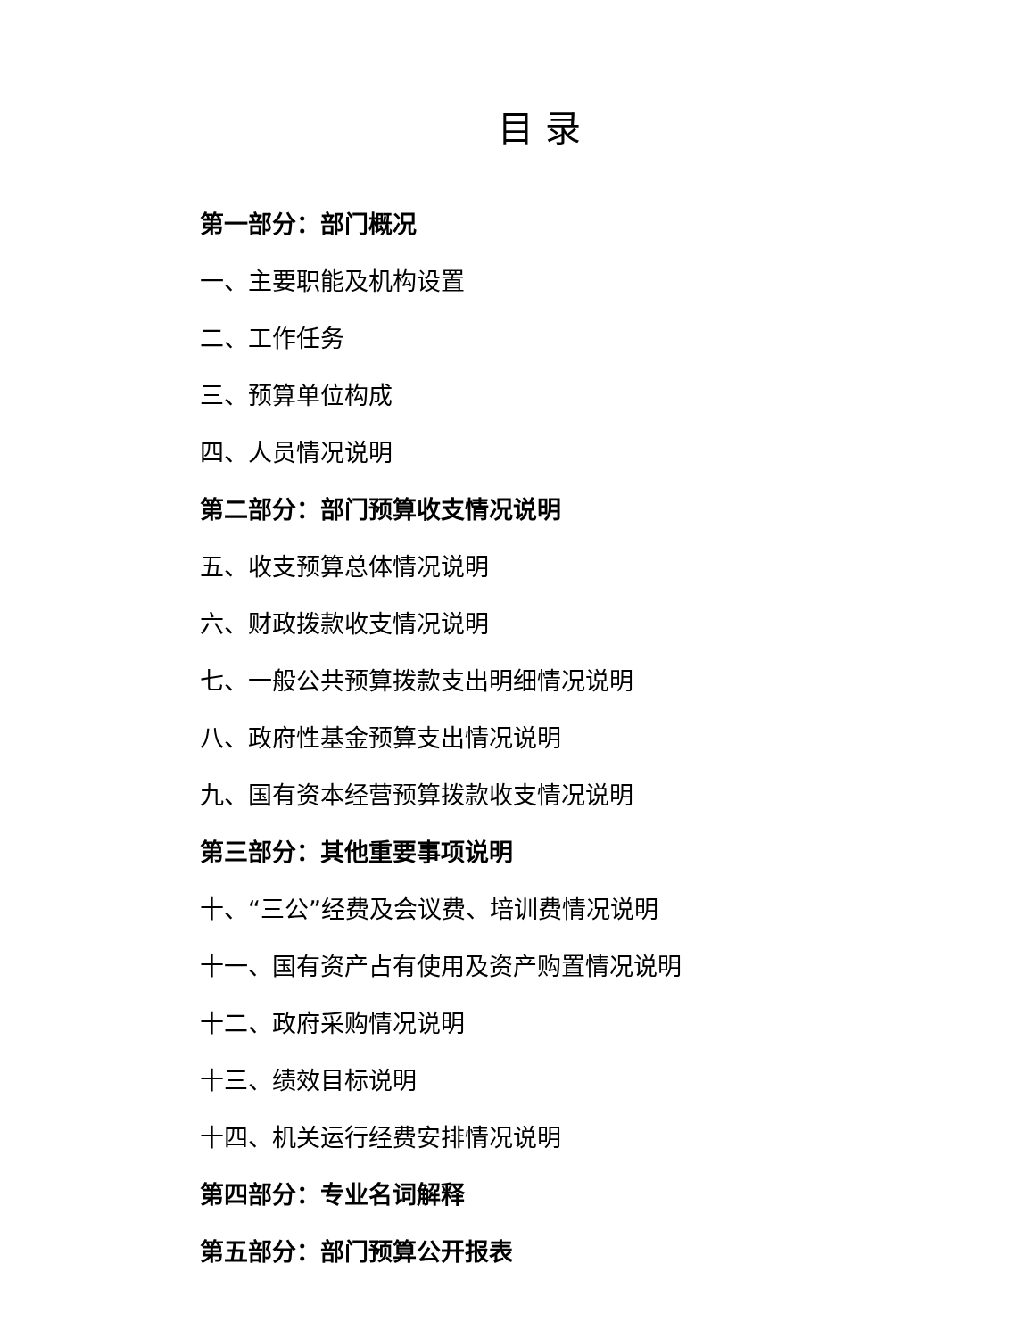目 录
第一部分：部门概况
一、主要职能及机构设置
二、工作任务
三、预算单位构成
四、人员情况说明
第二部分：部门预算收支情况说明
五、收支预算总体情况说明
六、财政拨款收支情况说明
七、一般公共预算拨款支出明细情况说明
八、政府性基金预算支出情况说明
九、国有资本经营预算拨款收支情况说明
第三部分：其他重要事项说明
十、“三公”经费及会议费、培训费情况说明
十一、国有资产占有使用及资产购置情况说明
十二、政府采购情况说明
十三、绩效目标说明
十四、机关运行经费安排情况说明
第四部分：专业名词解释
第五部分：部门预算公开报表